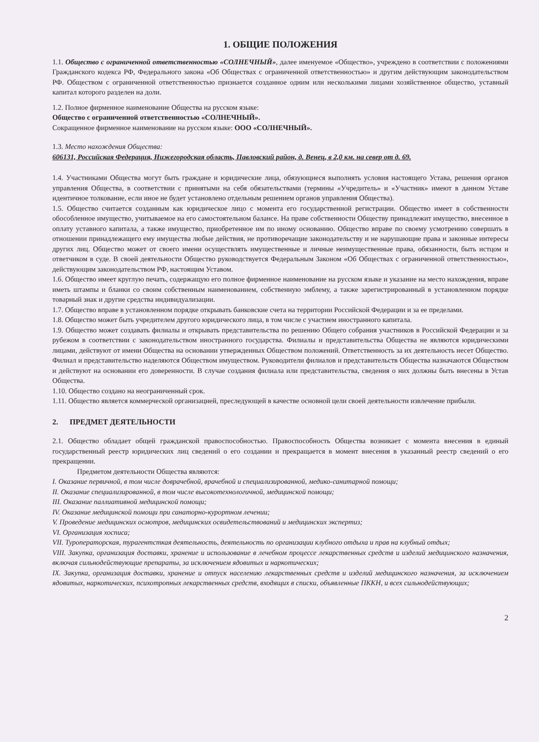1. ОБЩИЕ ПОЛОЖЕНИЯ
1.1. Общество с ограниченной ответственностью «СОЛНЕЧНЫЙ», далее именуемое «Общество», учреждено в соответствии с положениями Гражданского кодекса РФ, Федерального закона «Об Обществах с ограниченной ответственностью» и другим действующим законодательством РФ. Обществом с ограниченной ответственностью признается созданное одним или несколькими лицами хозяйственное общество, уставный капитал которого разделен на доли.
1.2. Полное фирменное наименование Общества на русском языке:
Общество с ограниченной ответственностью «СОЛНЕЧНЫЙ».
Сокращенное фирменное наименование на русском языке: ООО «СОЛНЕЧНЫЙ».
1.3. Место нахождения Общества:
606131, Российская Федерация, Нижегородская область, Павловский район, д. Венец, в 2,0 км. на север от д. 69.
1.4. Участниками Общества могут быть граждане и юридические лица, обязующиеся выполнять условия настоящего Устава, решения органов управления Общества, в соответствии с принятыми на себя обязательствами (термины «Учредитель» и «Участник» имеют в данном Уставе идентичное толкование, если иное не будет установлено отдельным решением органов управления Общества).
1.5. Общество считается созданным как юридическое лицо с момента его государственной регистрации. Общество имеет в собственности обособленное имущество, учитываемое на его самостоятельном балансе. На праве собственности Обществу принадлежит имущество, внесенное в оплату уставного капитала, а также имущество, приобретенное им по иному основанию. Общество вправе по своему усмотрению совершать в отношении принадлежащего ему имущества любые действия, не противоречащие законодательству и не нарушающие права и законные интересы других лиц. Общество может от своего имени осуществлять имущественные и личные неимущественные права, обязанности, быть истцом и ответчиком в суде. В своей деятельности Общество руководствуется Федеральным Законом «Об Обществах с ограниченной ответственностью», действующим законодательством РФ, настоящим Уставом.
1.6. Общество имеет круглую печать, содержащую его полное фирменное наименование на русском языке и указание на место нахождения, вправе иметь штампы и бланки со своим собственным наименованием, собственную эмблему, а также зарегистрированный в установленном порядке товарный знак и другие средства индивидуализации.
1.7. Общество вправе в установленном порядке открывать банковские счета на территории Российской Федерации и за ее пределами.
1.8. Общество может быть учредителем другого юридического лица, в том числе с участием иностранного капитала.
1.9. Общество может создавать филиалы и открывать представительства по решению Общего собрания участников в Российской Федерации и за рубежом в соответствии с законодательством иностранного государства. Филиалы и представительства Общества не являются юридическими лицами, действуют от имени Общества на основании утвержденных Обществом положений. Ответственность за их деятельность несет Общество. Филиал и представительство наделяются Обществом имуществом. Руководители филиалов и представительств Общества назначаются Обществом и действуют на основании его доверенности. В случае создания филиала или представительства, сведения о них должны быть внесены в Устав Общества.
1.10. Общество создано на неограниченный срок.
1.11. Общество является коммерческой организацией, преследующей в качестве основной цели своей деятельности извлечение прибыли.
2. ПРЕДМЕТ ДЕЯТЕЛЬНОСТИ
2.1. Общество обладает общей гражданской правоспособностью. Правоспособность Общества возникает с момента внесения в единый государственный реестр юридических лиц сведений о его создании и прекращается в момент внесения в указанный реестр сведений о его прекращении.
Предметом деятельности Общества являются:
I. Оказание первичной, в том числе доврачебной, врачебной и специализированной, медико-санитарной помощи;
II. Оказание специализированной, в том числе высокотехнологичной, медицинской помощи;
III. Оказание паллиативной медицинской помощи;
IV. Оказание медицинской помощи при санаторно-курортном лечении;
V. Проведение медицинских осмотров, медицинских освидетельствований и медицинских экспертиз;
VI. Организация хосписа;
VII. Туроператорская, турагентсткая деятельность, деятельность по организации клубного отдыха и прав на клубный отдых;
VIII. Закупка, организация доставки, хранение и использование в лечебном процессе лекарственных средств и изделий медицинского назначения, включая сильнодействующие препараты, за исключением ядовитых и наркотических;
IX. Закупка, организация доставки, хранение и отпуск населению лекарственных средств и изделий медицинского назначения, за исключением ядовитых, наркотических, психотропных лекарственных средств, входящих в списки, объявленные ПККН, и всех сильнодействующих;
2